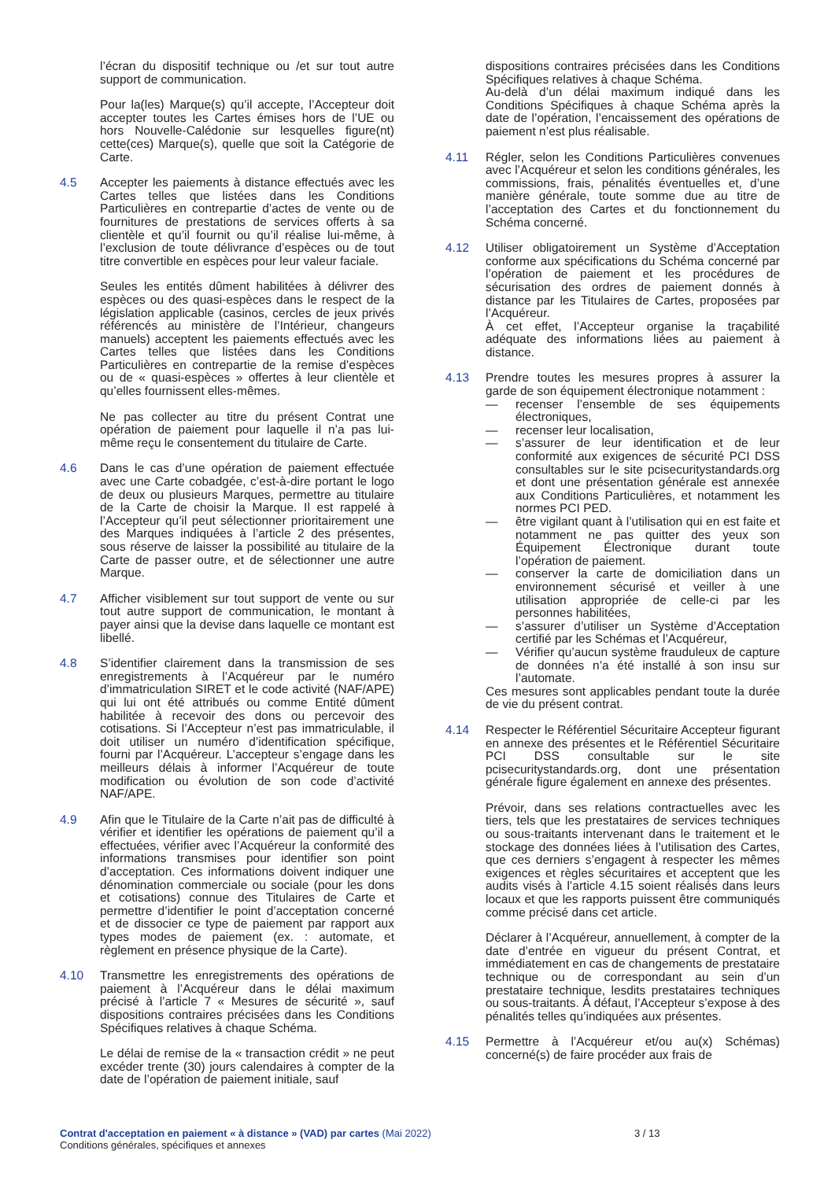l’écran du dispositif technique ou /et sur tout autre support de communication.
Pour la(les) Marque(s) qu’il accepte, l’Accepteur doit accepter toutes les Cartes émises hors de l’UE ou hors Nouvelle-Calédonie sur lesquelles figure(nt) cette(ces) Marque(s), quelle que soit la Catégorie de Carte.
4.5 Accepter les paiements à distance effectués avec les Cartes telles que listées dans les Conditions Particulières en contrepartie d’actes de vente ou de fournitures de prestations de services offerts à sa clientèle et qu’il fournit ou qu’il réalise lui-même, à l’exclusion de toute délivrance d’espèces ou de tout titre convertible en espèces pour leur valeur faciale.
Seules les entités dûment habilitées à délivrer des espèces ou des quasi-espèces dans le respect de la législation applicable (casinos, cercles de jeux privés référencés au ministère de l’Intérieur, changeurs manuels) acceptent les paiements effectués avec les Cartes telles que listées dans les Conditions Particulières en contrepartie de la remise d’espèces ou de « quasi-espèces » offertes à leur clientèle et qu’elles fournissent elles-mêmes.
Ne pas collecter au titre du présent Contrat une opération de paiement pour laquelle il n’a pas lui-même reçu le consentement du titulaire de Carte.
4.6 Dans le cas d’une opération de paiement effectuée avec une Carte cobadgée, c’est-à-dire portant le logo de deux ou plusieurs Marques, permettre au titulaire de la Carte de choisir la Marque. Il est rappelé à l’Accepteur qu’il peut sélectionner prioritairement une des Marques indiquées à l’article 2 des présentes, sous réserve de laisser la possibilité au titulaire de la Carte de passer outre, et de sélectionner une autre Marque.
4.7 Afficher visiblement sur tout support de vente ou sur tout autre support de communication, le montant à payer ainsi que la devise dans laquelle ce montant est libellé.
4.8 S’identifier clairement dans la transmission de ses enregistrements à l’Acquéreur par le numéro d’immatriculation SIRET et le code activité (NAF/APE) qui lui ont été attribués ou comme Entité dûment habilitée à recevoir des dons ou percevoir des cotisations. Si l’Accepteur n’est pas immatriculable, il doit utiliser un numéro d’identification spécifique, fourni par l’Acquéreur. L’accepteur s’engage dans les meilleurs délais à informer l’Acquéreur de toute modification ou évolution de son code d’activité NAF/APE.
4.9 Afin que le Titulaire de la Carte n’ait pas de difficulté à vérifier et identifier les opérations de paiement qu’il a effectuées, vérifier avec l’Acquéreur la conformité des informations transmises pour identifier son point d’acceptation. Ces informations doivent indiquer une dénomination commerciale ou sociale (pour les dons et cotisations) connue des Titulaires de Carte et permettre d’identifier le point d’acceptation concerné et de dissocier ce type de paiement par rapport aux types modes de paiement (ex. : automate, et règlement en présence physique de la Carte).
4.10 Transmettre les enregistrements des opérations de paiement à l’Acquéreur dans le délai maximum précisé à l’article 7 « Mesures de sécurité », sauf dispositions contraires précisées dans les Conditions Spécifiques relatives à chaque Schéma.
Le délai de remise de la « transaction crédit » ne peut excéder trente (30) jours calendaires à compter de la date de l’opération de paiement initiale, sauf
dispositions contraires précisées dans les Conditions Spécifiques relatives à chaque Schéma.
Au-delà d’un délai maximum indiqué dans les Conditions Spécifiques à chaque Schéma après la date de l’opération, l’encaissement des opérations de paiement n’est plus réalisable.
4.11 Régler, selon les Conditions Particulières convenues avec l’Acquéreur et selon les conditions générales, les commissions, frais, pénalités éventuelles et, d’une manière générale, toute somme due au titre de l’acceptation des Cartes et du fonctionnement du Schéma concerné.
4.12 Utiliser obligatoirement un Système d’Acceptation conforme aux spécifications du Schéma concerné par l’opération de paiement et les procédures de sécurisation des ordres de paiement donnés à distance par les Titulaires de Cartes, proposées par l’Acquéreur.
À cet effet, l’Accepteur organise la traçabilité adéquate des informations liées au paiement à distance.
4.13 Prendre toutes les mesures propres à assurer la garde de son équipement électronique notamment :
— recenser l’ensemble de ses équipements électroniques,
— recenser leur localisation,
— s’assurer de leur identification et de leur conformité aux exigences de sécurité PCI DSS consultables sur le site pcisecuritystandards.org et dont une présentation générale est annexée aux Conditions Particulières, et notamment les normes PCI PED.
— être vigilant quant à l’utilisation qui en est faite et notamment ne pas quitter des yeux son Équipement Électronique durant toute l’opération de paiement.
— conserver la carte de domiciliation dans un environnement sécurisé et veiller à une utilisation appropriée de celle-ci par les personnes habilitées,
— s’assurer d’utiliser un Système d’Acceptation certifié par les Schémas et l’Acquéreur,
— Vérifier qu’aucun système frauduleux de capture de données n’a été installé à son insu sur l’automate.
Ces mesures sont applicables pendant toute la durée de vie du présent contrat.
4.14 Respecter le Référentiel Sécuritaire Accepteur figurant en annexe des présentes et le Référentiel Sécuritaire PCI DSS consultable sur le site pcisecuritystandards.org, dont une présentation générale figure également en annexe des présentes.
Prévoir, dans ses relations contractuelles avec les tiers, tels que les prestataires de services techniques ou sous-traitants intervenant dans le traitement et le stockage des données liées à l’utilisation des Cartes, que ces derniers s’engagent à respecter les mêmes exigences et règles sécuritaires et acceptent que les audits visés à l’article 4.15 soient réalisés dans leurs locaux et que les rapports puissent être communiqués comme précisé dans cet article.
Déclarer à l’Acquéreur, annuellement, à compter de la date d’entrée en vigueur du présent Contrat, et immédiatement en cas de changements de prestataire technique ou de correspondant au sein d’un prestataire technique, lesdits prestataires techniques ou sous-traitants. À défaut, l’Accepteur s’expose à des pénalités telles qu’indiquées aux présentes.
4.15 Permettre à l’Acquéreur et/ou au(x) Schémas) concerné(s) de faire procéder aux frais de
Contrat d'acceptation en paiement « à distance » (VAD) par cartes (Mai 2022)
Conditions générales, spécifiques et annexes
3 / 13